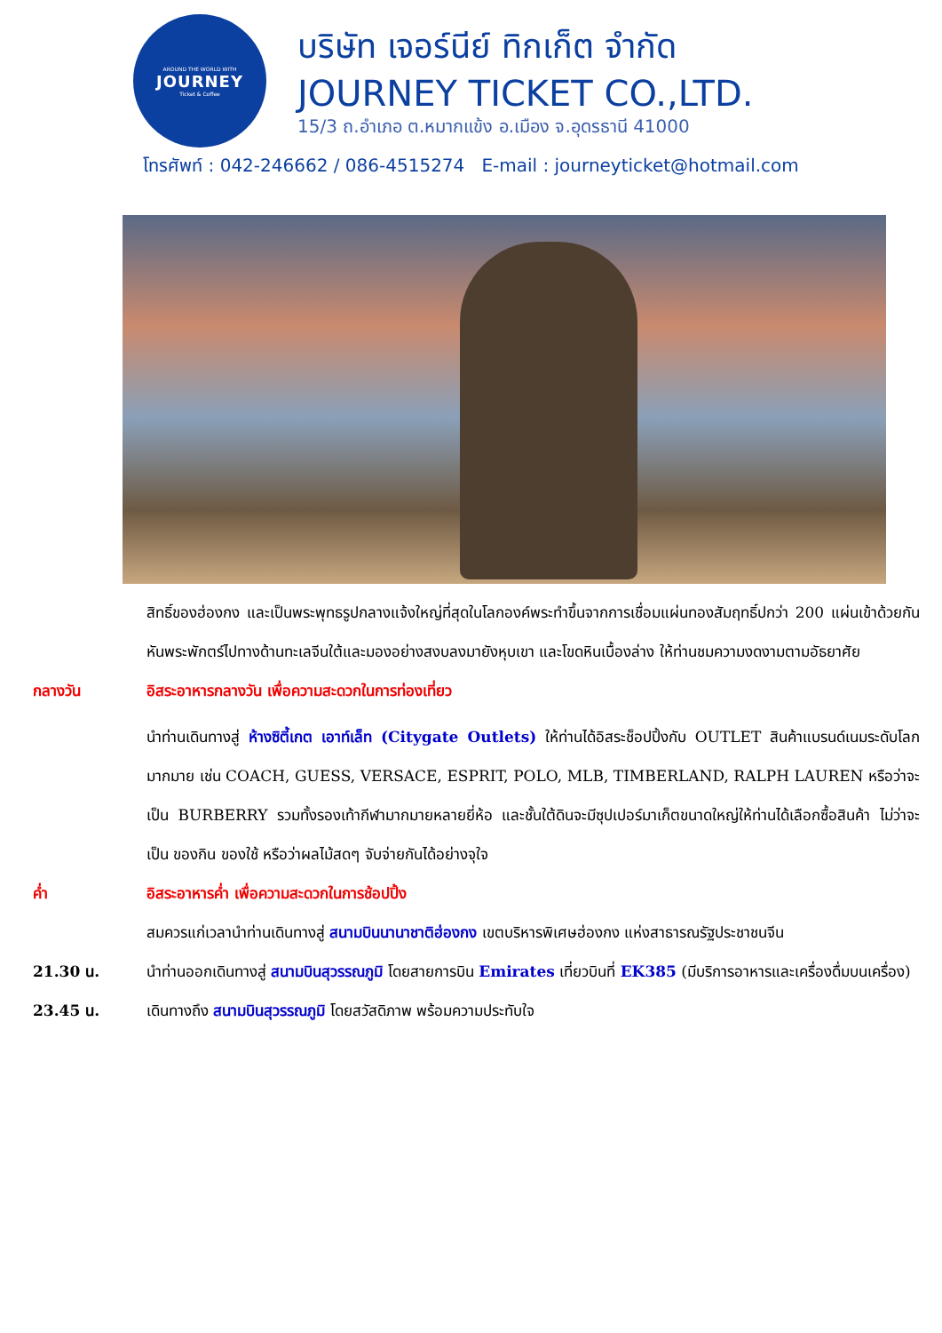AROUND THE WORLD WITH
JOURNEY
Ticket & Coffee
บริษัท เจอร์นีย์ ทิกเก็ต จำกัด
JOURNEY TICKET CO.,LTD.
15/3 ถ.อำเภอ ต.หมากแข้ง อ.เมือง จ.อุดรธานี 41000
โทรศัพท์ : 042-246662 / 086-4515274 E-mail : journeyticket@hotmail.com
สิทธิ์ของฮ่องกง และเป็นพระพุทธรูปกลางแจ้งใหญ่ที่สุดในโลกองค์พระทำขึ้นจากการเชื่อมแผ่นทองสัมฤทธิ์ปกว่า 200 แผ่นเข้าด้วยกันหันพระพักตร์ไปทางด้านทะเลจีนใต้และมองอย่างสงบลงมายังหุบเขา และโขดหินเบื้องล่าง ให้ท่านชมความงดงามตามอัธยาศัย
กลางวัน อิสระอาหารกลางวัน เพื่อความสะดวกในการท่องเที่ยว
นำท่านเดินทางสู่ ห้างซิตี้เกต เอาท์เล็ท (Citygate Outlets) ให้ท่านได้อิสระช็อปปิ้งกับ OUTLET สินค้าแบรนด์เนมระดับโลกมากมาย เช่น COACH, GUESS, VERSACE, ESPRIT, POLO, MLB, TIMBERLAND, RALPH LAUREN หรือว่าจะเป็น BURBERRY รวมทั้งรองเท้ากีฬามากมายหลายยี่ห้อ และชั้นใต้ดินจะมีซุปเปอร์มาเก็ตขนาดใหญ่ให้ท่านได้เลือกซื้อสินค้า ไม่ว่าจะเป็น ของกิน ของใช้ หรือว่าผลไม้สดๆ จับจ่ายกันได้อย่างจุใจ
ค่ำ อิสระอาหารค่ำ เพื่อความสะดวกในการช้อปปิ้ง
สมควรแก่เวลานำท่านเดินทางสู่ สนามบินนานาชาติฮ่องกง เขตบริหารพิเศษฮ่องกง แห่งสาธารณรัฐประชาชนจีน
21.30 น. นำท่านออกเดินทางสู่ สนามบินสุวรรณภูมิ โดยสายการบิน Emirates เที่ยวบินที่ EK385 (มีบริการอาหารและเครื่องดื่มบนเครื่อง)
23.45 น. เดินทางถึง สนามบินสุวรรณภูมิ โดยสวัสดิภาพ พร้อมความประทับใจ